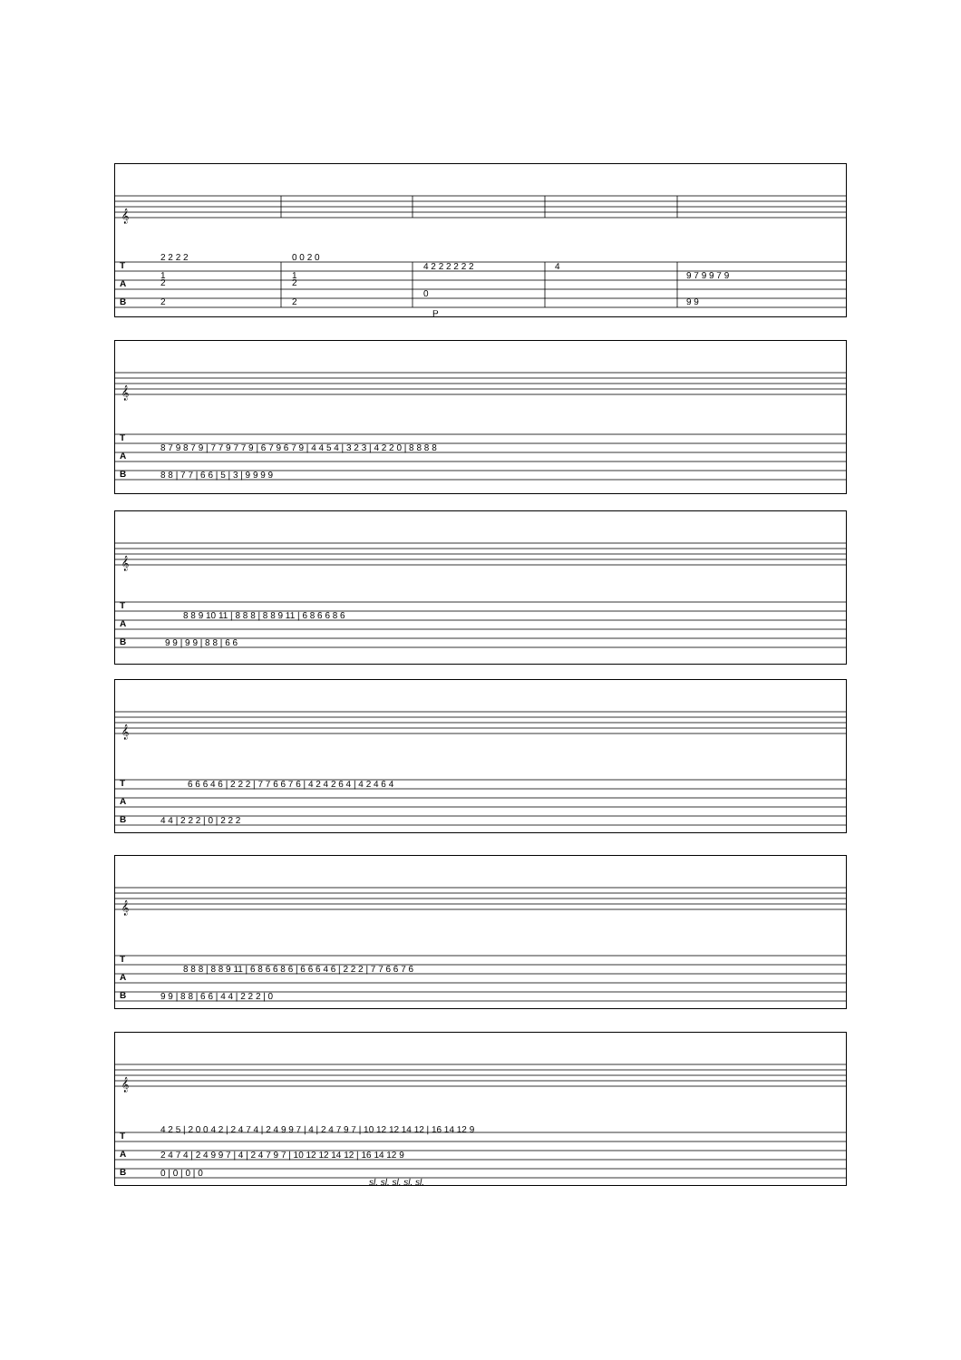𝄞
T
A
B
2 2 2 2
1
2
2
0 0 2 0
1
2
2
4 2 2 2 2 2 2
0
P
4
9 7 9 9 7 9
9 9
𝄞
T
A
B
8 7 9 8 7 9 | 7 7 9 7 7 9 | 6 7 9 6 7 9 | 4 4 5 4 | 3 2 3 | 4 2 2 0 | 8 8 8 8
8 8 | 7 7 | 6 6 | 5 | 3 | 9 9 9 9
𝄞
T
A
B
8 8 9 10 11 | 8 8 8 | 8 8 9 11 | 6 8 6 6 8 6
9 9 | 9 9 | 8 8 | 6 6
𝄞
T
A
B
6 6 6 4 6 | 2 2 2 | 7 7 6 6 7 6 | 4 2 4 2 6 4 | 4 2 4 6 4
4 4 | 2 2 2 | 0 | 2 2 2
𝄞
T
A
B
8 8 8 | 8 8 9 11 | 6 8 6 6 8 6 | 6 6 6 4 6 | 2 2 2 | 7 7 6 6 7 6
9 9 | 8 8 | 6 6 | 4 4 | 2 2 2 | 0
𝄞
T
A
B
4 2 5 | 2 0 0 4 2 | 2 4 7 4 | 2 4 9 9 7 | 4 | 2 4 7 9 7 | 10 12 12 14 12 | 16 14 12 9
2 4 7 4 | 2 4 9 9 7 | 4 | 2 4 7 9 7 | 10 12 12 14 12 | 16 14 12 9
0 | 0 | 0 | 0
sl. sl. sl. sl. sl.